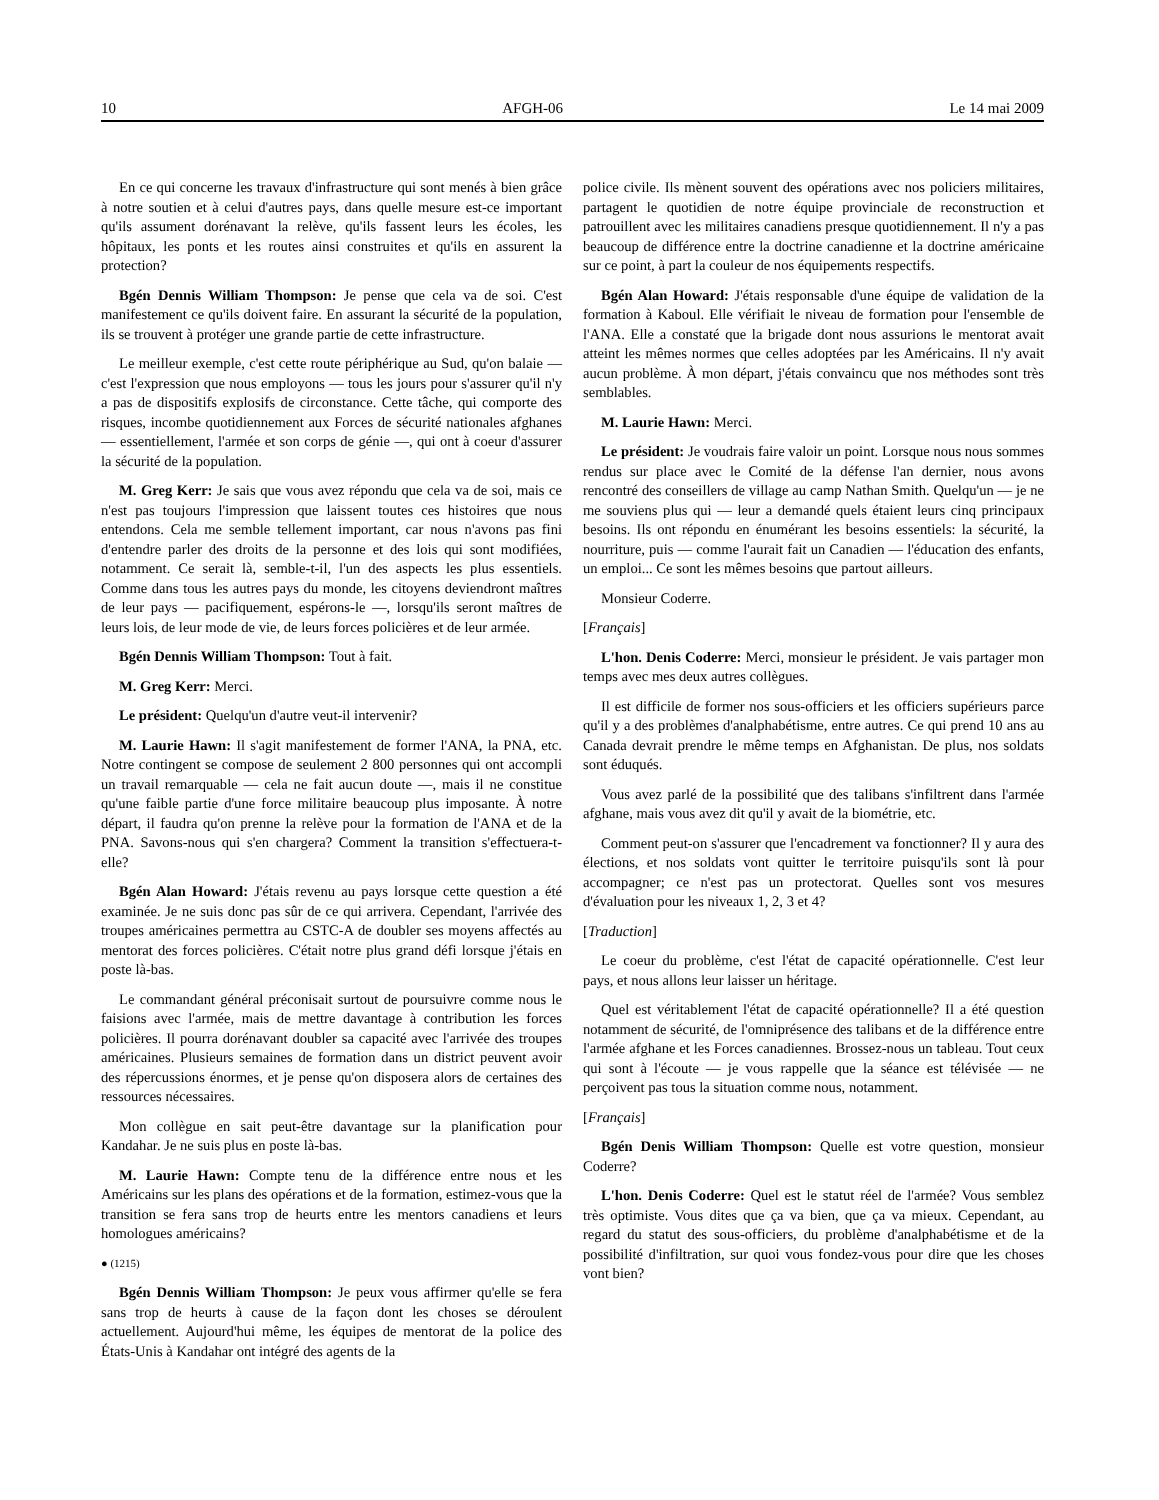10 AFGH-06 Le 14 mai 2009
En ce qui concerne les travaux d'infrastructure qui sont menés à bien grâce à notre soutien et à celui d'autres pays, dans quelle mesure est-ce important qu'ils assument dorénavant la relève, qu'ils fassent leurs les écoles, les hôpitaux, les ponts et les routes ainsi construites et qu'ils en assurent la protection?
Bgén Dennis William Thompson: Je pense que cela va de soi. C'est manifestement ce qu'ils doivent faire. En assurant la sécurité de la population, ils se trouvent à protéger une grande partie de cette infrastructure.
Le meilleur exemple, c'est cette route périphérique au Sud, qu'on balaie — c'est l'expression que nous employons — tous les jours pour s'assurer qu'il n'y a pas de dispositifs explosifs de circonstance. Cette tâche, qui comporte des risques, incombe quotidiennement aux Forces de sécurité nationales afghanes — essentiellement, l'armée et son corps de génie —, qui ont à coeur d'assurer la sécurité de la population.
M. Greg Kerr: Je sais que vous avez répondu que cela va de soi, mais ce n'est pas toujours l'impression que laissent toutes ces histoires que nous entendons. Cela me semble tellement important, car nous n'avons pas fini d'entendre parler des droits de la personne et des lois qui sont modifiées, notamment. Ce serait là, semble-t-il, l'un des aspects les plus essentiels. Comme dans tous les autres pays du monde, les citoyens deviendront maîtres de leur pays — pacifiquement, espérons-le —, lorsqu'ils seront maîtres de leurs lois, de leur mode de vie, de leurs forces policières et de leur armée.
Bgén Dennis William Thompson: Tout à fait.
M. Greg Kerr: Merci.
Le président: Quelqu'un d'autre veut-il intervenir?
M. Laurie Hawn: Il s'agit manifestement de former l'ANA, la PNA, etc. Notre contingent se compose de seulement 2 800 personnes qui ont accompli un travail remarquable — cela ne fait aucun doute —, mais il ne constitue qu'une faible partie d'une force militaire beaucoup plus imposante. À notre départ, il faudra qu'on prenne la relève pour la formation de l'ANA et de la PNA. Savons-nous qui s'en chargera? Comment la transition s'effectuera-t-elle?
Bgén Alan Howard: J'étais revenu au pays lorsque cette question a été examinée. Je ne suis donc pas sûr de ce qui arrivera. Cependant, l'arrivée des troupes américaines permettra au CSTC-A de doubler ses moyens affectés au mentorat des forces policières. C'était notre plus grand défi lorsque j'étais en poste là-bas.
Le commandant général préconisait surtout de poursuivre comme nous le faisions avec l'armée, mais de mettre davantage à contribution les forces policières. Il pourra dorénavant doubler sa capacité avec l'arrivée des troupes américaines. Plusieurs semaines de formation dans un district peuvent avoir des répercussions énormes, et je pense qu'on disposera alors de certaines des ressources nécessaires.
Mon collègue en sait peut-être davantage sur la planification pour Kandahar. Je ne suis plus en poste là-bas.
M. Laurie Hawn: Compte tenu de la différence entre nous et les Américains sur les plans des opérations et de la formation, estimez-vous que la transition se fera sans trop de heurts entre les mentors canadiens et leurs homologues américains?
● (1215)
Bgén Dennis William Thompson: Je peux vous affirmer qu'elle se fera sans trop de heurts à cause de la façon dont les choses se déroulent actuellement. Aujourd'hui même, les équipes de mentorat de la police des États-Unis à Kandahar ont intégré des agents de la
police civile. Ils mènent souvent des opérations avec nos policiers militaires, partagent le quotidien de notre équipe provinciale de reconstruction et patrouillent avec les militaires canadiens presque quotidiennement. Il n'y a pas beaucoup de différence entre la doctrine canadienne et la doctrine américaine sur ce point, à part la couleur de nos équipements respectifs.
Bgén Alan Howard: J'étais responsable d'une équipe de validation de la formation à Kaboul. Elle vérifiait le niveau de formation pour l'ensemble de l'ANA. Elle a constaté que la brigade dont nous assurions le mentorat avait atteint les mêmes normes que celles adoptées par les Américains. Il n'y avait aucun problème. À mon départ, j'étais convaincu que nos méthodes sont très semblables.
M. Laurie Hawn: Merci.
Le président: Je voudrais faire valoir un point. Lorsque nous nous sommes rendus sur place avec le Comité de la défense l'an dernier, nous avons rencontré des conseillers de village au camp Nathan Smith. Quelqu'un — je ne me souviens plus qui — leur a demandé quels étaient leurs cinq principaux besoins. Ils ont répondu en énumérant les besoins essentiels: la sécurité, la nourriture, puis — comme l'aurait fait un Canadien — l'éducation des enfants, un emploi... Ce sont les mêmes besoins que partout ailleurs.
Monsieur Coderre.
[Français]
L'hon. Denis Coderre: Merci, monsieur le président. Je vais partager mon temps avec mes deux autres collègues.
Il est difficile de former nos sous-officiers et les officiers supérieurs parce qu'il y a des problèmes d'analphabétisme, entre autres. Ce qui prend 10 ans au Canada devrait prendre le même temps en Afghanistan. De plus, nos soldats sont éduqués.
Vous avez parlé de la possibilité que des talibans s'infiltrent dans l'armée afghane, mais vous avez dit qu'il y avait de la biométrie, etc.
Comment peut-on s'assurer que l'encadrement va fonctionner? Il y aura des élections, et nos soldats vont quitter le territoire puisqu'ils sont là pour accompagner; ce n'est pas un protectorat. Quelles sont vos mesures d'évaluation pour les niveaux 1, 2, 3 et 4?
[Traduction]
Le coeur du problème, c'est l'état de capacité opérationnelle. C'est leur pays, et nous allons leur laisser un héritage.
Quel est véritablement l'état de capacité opérationnelle? Il a été question notamment de sécurité, de l'omniprésence des talibans et de la différence entre l'armée afghane et les Forces canadiennes. Brossez-nous un tableau. Tout ceux qui sont à l'écoute — je vous rappelle que la séance est télévisée — ne perçoivent pas tous la situation comme nous, notamment.
[Français]
Bgén Denis William Thompson: Quelle est votre question, monsieur Coderre?
L'hon. Denis Coderre: Quel est le statut réel de l'armée? Vous semblez très optimiste. Vous dites que ça va bien, que ça va mieux. Cependant, au regard du statut des sous-officiers, du problème d'analphabétisme et de la possibilité d'infiltration, sur quoi vous fondez-vous pour dire que les choses vont bien?